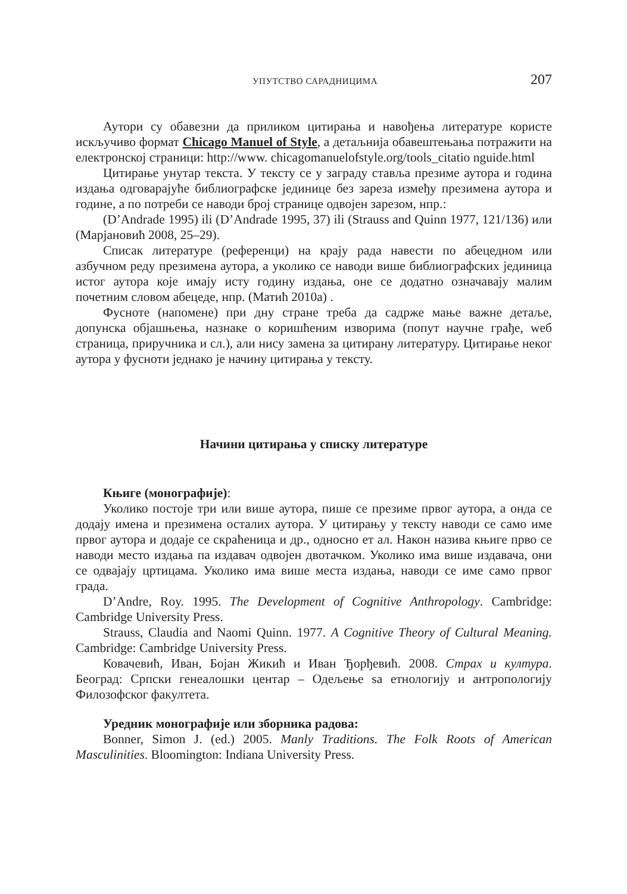УПУТСТВО САРАДНИЦИМА 207
Аутори су обавезни да приликом цитирања и навођења литературе користе искључиво формат Chicago Manuel of Style, а детаљнија обавештењања потражити на електронској страници: http://www. chicagomanuelofstyle.org/tools_citatio nguide.html
Цитирање унутар текста. У тексту се у заграду ставља презиме аутора и година издања одговарајуће библиографске јединице без зареза између презимена аутора и године, а по потреби се наводи број странице одвојен зарезом, нпр.:
(D’Andrade 1995) ili (D’Andrade 1995, 37) ili (Strauss and Quinn 1977, 121/136) или (Марјановић 2008, 25–29).
Списак литературе (референци) на крају рада навести по абецедном или азбучном реду презимена аутора, а уколико се наводи више библиографских јединица истог аутора које имају исту годину издања, оне се додатно означавају малим почетним словом абецеде, нпр. (Матић 2010а) .
Фусноте (напомене) при дну стране треба да садрже мање важне детаље, допунска објашњења, назнаке о коришћеним изворима (попут научне грађе, weб страница, приручника и сл.), али нису замена за цитирану литературу. Цитирање неког аутора у фусноти једнако је начину цитирања у тексту.
Начини цитирања у списку литературе
Књиге (монографије):
Уколико постоје три или више аутора, пише се презиме првог аутора, а онда се додају имена и презимена осталих аутора. У цитирању у тексту наводи се само име првог аутора и додаје се скраћеница и др., односно ет ал. Након назива књиге прво се наводи место издања па издавач одвојен двотачком. Уколико има више издавача, они се одвајају цртицама. Уколико има више места издања, наводи се име само првог града.
D’Andre, Roy. 1995. The Development of Cognitive Anthropology. Cambridge: Cambridge University Press.
Strauss, Claudia and Naomi Quinn. 1977. A Cognitive Theory of Cultural Meaning. Cambridge: Cambridge University Press.
Ковачевић, Иван, Бојан Жикић и Иван Ђорђевић. 2008. Страх и култура. Београд: Српски генеалошки центар – Одељење sa етнологију и антропологију Филозофског факултета.
Уредник монографије или зборника радова:
Bonner, Simon J. (ed.) 2005. Manly Traditions. The Folk Roots of American Masculinities. Bloomington: Indiana University Press.